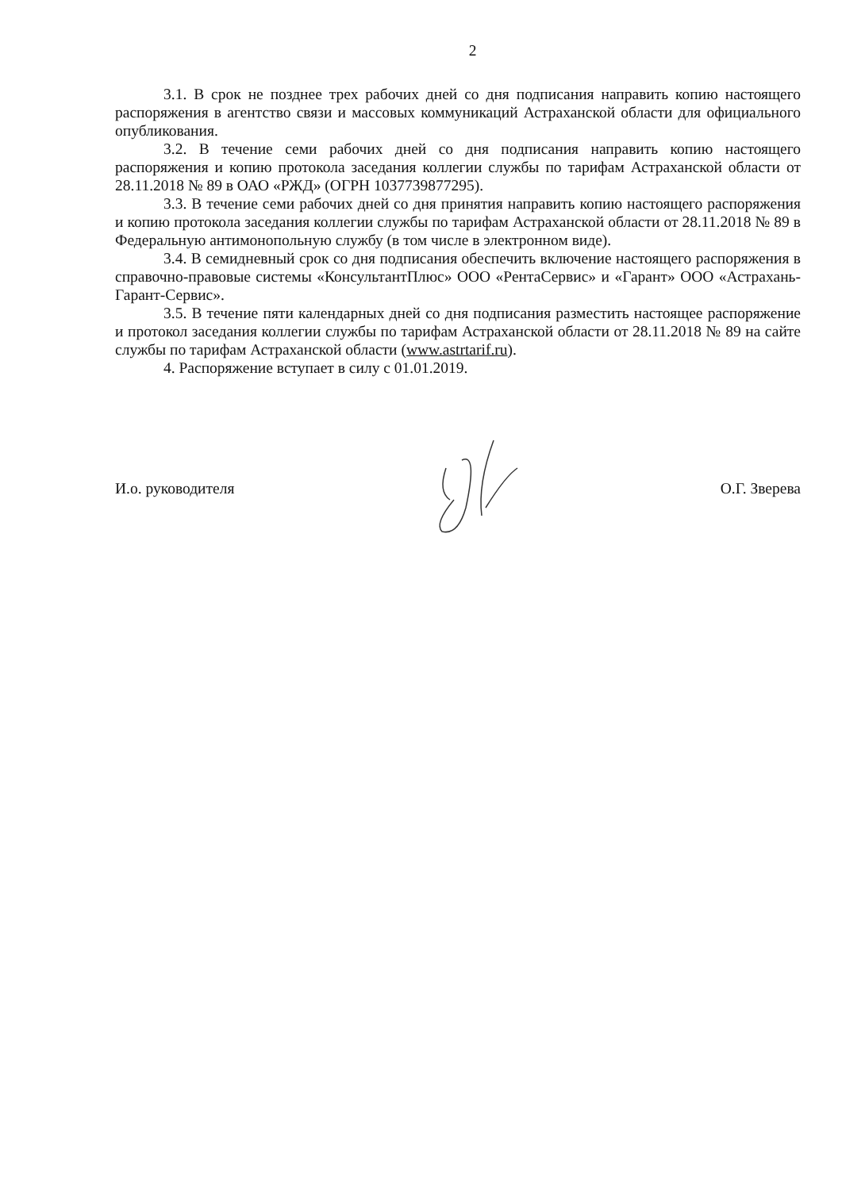2
3.1. В срок не позднее трех рабочих дней со дня подписания направить копию настоящего распоряжения в агентство связи и массовых коммуникаций Астраханской области для официального опубликования.
3.2. В течение семи рабочих дней со дня подписания направить копию настоящего распоряжения и копию протокола заседания коллегии службы по тарифам Астраханской области от 28.11.2018 № 89 в ОАО «РЖД» (ОГРН 1037739877295).
3.3. В течение семи рабочих дней со дня принятия направить копию настоящего распоряжения и копию протокола заседания коллегии службы по тарифам Астраханской области от 28.11.2018 № 89 в Федеральную антимонопольную службу (в том числе в электронном виде).
3.4. В семидневный срок со дня подписания обеспечить включение настоящего распоряжения в справочно-правовые системы «КонсультантПлюс» ООО «РентаСервис» и «Гарант» ООО «Астрахань-Гарант-Сервис».
3.5. В течение пяти календарных дней со дня подписания разместить настоящее распоряжение и протокол заседания коллегии службы по тарифам Астраханской области от 28.11.2018 № 89 на сайте службы по тарифам Астраханской области (www.astrtarif.ru).
4. Распоряжение вступает в силу с 01.01.2019.
И.о. руководителя О.Г. Зверева